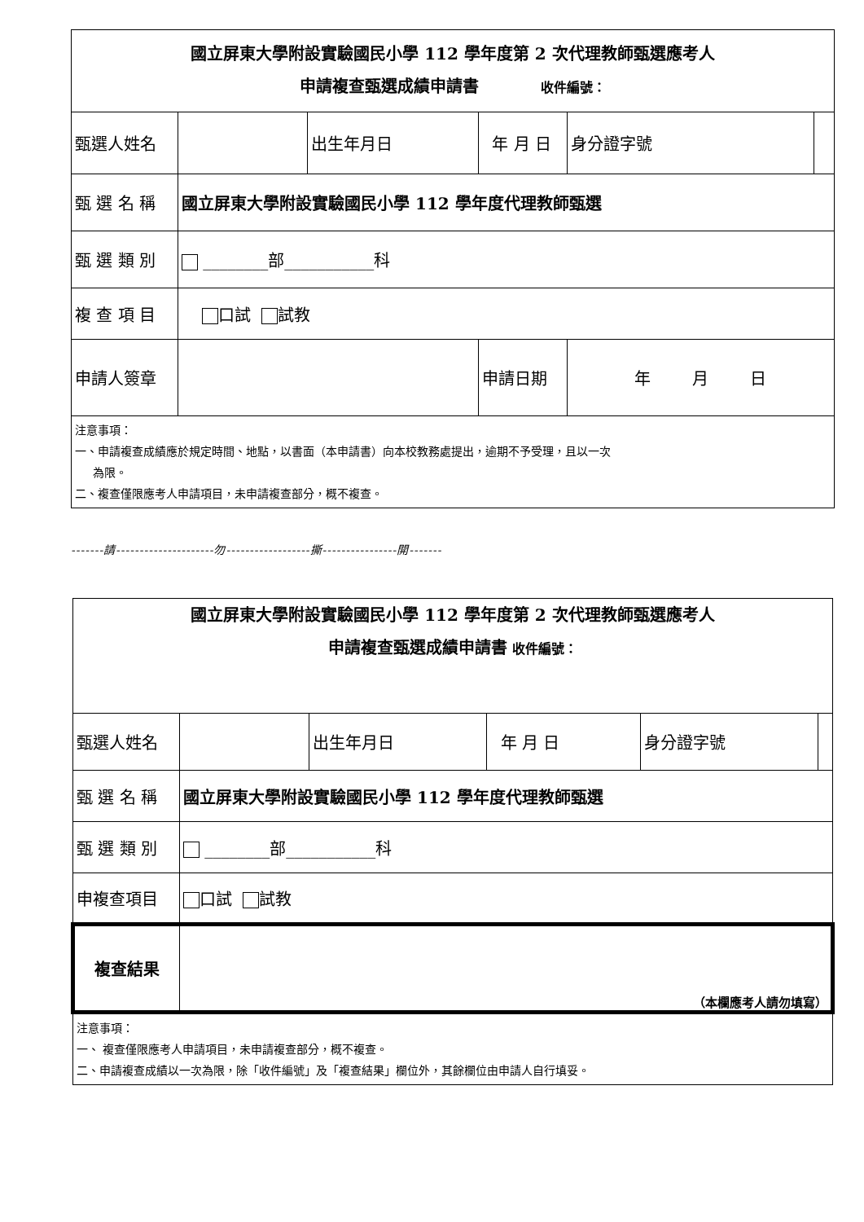| 國立屏東大學附設實驗國民小學 112 學年度第 2 次代理教師甄選應考人 申請複查甄選成績申請書 收件編號： | | | | | | |
| 甄選人姓名 | | 出生年月日 | 年 月 日 | | 身分證字號 | |
| 甄 選 名 稱 | 國立屏東大學附設實驗國民小學 112 學年度代理教師甄選 | | | | | |
| 甄 選 類 別 | ________部___________科 | | | | | |
| 複 查 項 目 | 口試 試教 | | | | | |
| 申請人簽章 | | | 申請日期 | 年 月 日 | | |
| 注意事項： 一、申請複查成績應於規定時間、地點，以書面（本申請書）向本校教務處提出，逾期不予受理，且以一次 為限。 二、複查僅限應考人申請項目，未申請複查部分，概不複查。 | | | | | | |
-------請---------------------勿------------------撕----------------開-------
| 國立屏東大學附設實驗國民小學 112 學年度第 2 次代理教師甄選應考人 申請複查甄選成績申請書 收件編號： | | | | | |
| 甄選人姓名 | | 出生年月日 | 年 月 日 | 身分證字號 | |
| 甄 選 名 稱 | 國立屏東大學附設實驗國民小學 112 學年度代理教師甄選 | | | | |
| 甄 選 類 別 | ________部___________科 | | | | |
| 申複查項目 | 口試 試教 | | | | |
| 複查結果 | （本欄應考人請勿填寫） | | | | |
| 注意事項： 一、 複查僅限應考人申請項目，未申請複查部分，概不複查。 二、申請複查成績以一次為限，除「收件編號」及「複查結果」欄位外，其餘欄位由申請人自行填妥。 | | | | | |